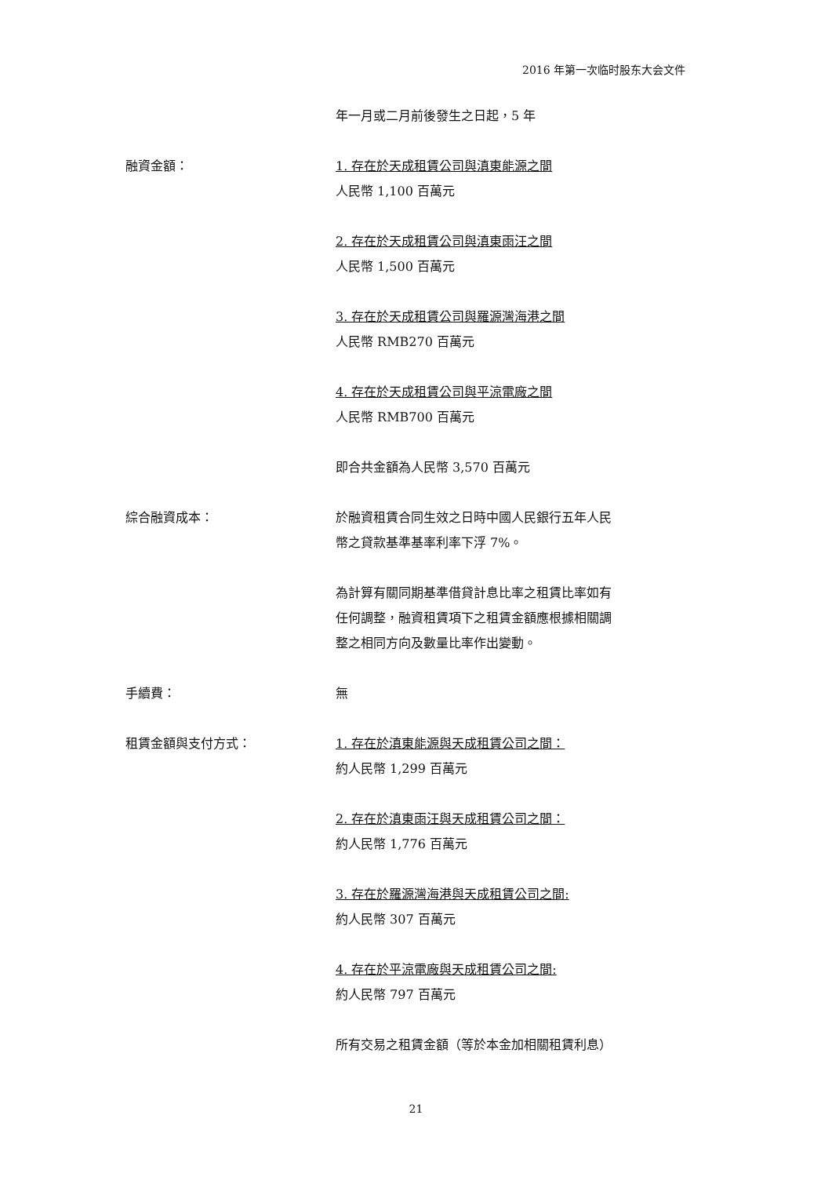2016 年第一次临时股东大会文件
年一月或二月前後發生之日起，5 年
融資金額： 1. 存在於天成租賃公司與滇東能源之間
人民幣 1,100 百萬元
2. 存在於天成租賃公司與滇東雨汪之間
人民幣 1,500 百萬元
3. 存在於天成租賃公司與羅源灣海港之間
人民幣 RMB270 百萬元
4. 存在於天成租賃公司與平涼電廠之間
人民幣 RMB700 百萬元
即合共金額為人民幣 3,570 百萬元
綜合融資成本： 於融資租賃合同生效之日時中國人民銀行五年人民
幣之貸款基準基率利率下浮 7%。
為計算有關同期基準借貸計息比率之租賃比率如有
任何調整，融資租賃項下之租賃金額應根據相關調
整之相同方向及數量比率作出變動。
手續費： 無
租賃金額與支付方式： 1. 存在於滇東能源與天成租賃公司之間：
約人民幣 1,299 百萬元
2. 存在於滇東雨汪與天成租賃公司之間：
約人民幣 1,776 百萬元
3. 存在於羅源灣海港與天成租賃公司之間:
約人民幣 307 百萬元
4. 存在於平涼電廠與天成租賃公司之間:
約人民幣 797 百萬元
所有交易之租賃金額（等於本金加相關租賃利息）
21